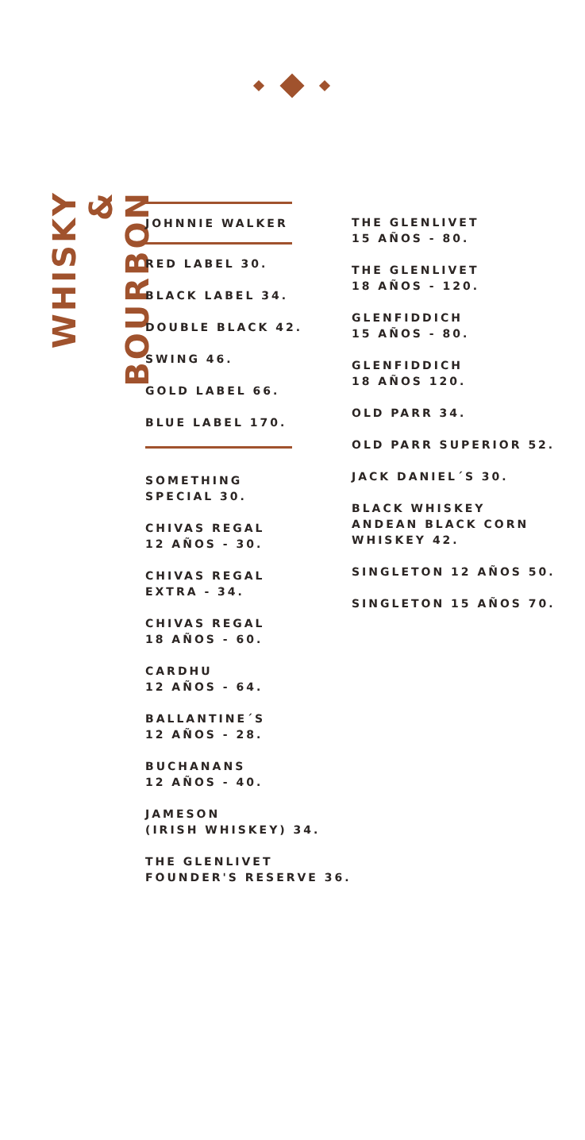WHISKY
& BOURBON
JOHNNIE WALKER
RED LABEL 30.
BLACK LABEL 34.
DOUBLE BLACK 42.
SWING 46.
GOLD LABEL 66.
BLUE LABEL 170.
SOMETHING
SPECIAL 30.
CHIVAS REGAL
12 AÑOS - 30.
CHIVAS REGAL
EXTRA - 34.
CHIVAS REGAL
18 AÑOS - 60.
CARDHU
12 AÑOS - 64.
BALLANTINE´S
12 AÑOS - 28.
BUCHANANS
12 AÑOS - 40.
JAMESON
(IRISH WHISKEY) 34.
THE GLENLIVET
FOUNDER'S RESERVE 36.
THE GLENLIVET
15 AÑOS - 80.
THE GLENLIVET
18 AÑOS - 120.
GLENFIDDICH
15 AÑOS - 80.
GLENFIDDICH
18 AÑOS 120.
OLD PARR 34.
OLD PARR SUPERIOR 52.
JACK DANIEL´S 30.
BLACK WHISKEY
ANDEAN BLACK CORN
WHISKEY 42.
SINGLETON 12 AÑOS 50.
SINGLETON 15 AÑOS 70.